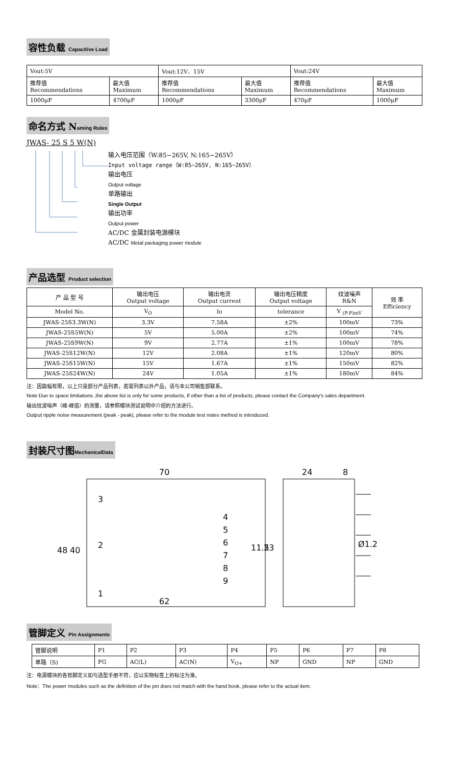容性负载 Capacitive Load
| Vout:5V | | Vout:12V、15V | | Vout:24V | |
| 推荐值 Recommendations | 最大值 Maximum | 推荐值 Recommendations | 最大值 Maximum | 推荐值 Recommendations | 最大值 Maximum |
| 1000μF | 4700μF | 1000μF | 3300μF | 470μF | 1000μF |
命名方式 Naming Rules
JWAS- 25 S 5 W(N)
输入电压范围（W:85~265V, N:165~265V）
Input voltage range（W:85~265V, N:165~265V）
输出电压
Output voltage
单路输出
Single Output
输出功率
Output power
AC/DC 金属封装电源模块
AC/DC Metal packaging power module
产品选型 Product selection
| 产 品 型 号 | 输出电压 Output voltage | 输出电流 Output current | 输出电压精度 Output voltage | 纹波噪声 R&N | 效 率 Efficiency |
| Model No. | V<sub>O</sub> | Io | tolerance | V <sub>(P-P)mV</sub> | |
| JWAS-25S3.3W(N) | 3.3V | 7.58A | ±2% | 100mV | 73% |
| JWAS-25S5W(N) | 5V | 5.00A | ±2% | 100mV | 74% |
| JWAS-25S9W(N) | 9V | 2.77A | ±1% | 100mV | 78% |
| JWAS-25S12W(N) | 12V | 2.08A | ±1% | 120mV | 80% |
| JWAS-25S15W(N) | 15V | 1.67A | ±1% | 150mV | 82% |
| JWAS-25S24W(N) | 24V | 1.05A | ±1% | 180mV | 84% |
注：因篇幅有限，以上只是部分产品列表，若需列表以外产品，请与本公司销售部联系。
Note:Due to space limitations ,the above list is only for some products, If other than a list of products, please contact the Company's sales department.
输出纹波噪声（峰-峰值）的测量，请参照模块测试说明中介绍的方法进行。
Output ripple noise measurement (peak - peak), please refer to the module test notes method is introduced.
封装尺寸图MechanicalData
70
24
8
48
40
11.5
23
3
2
1
4
5
6
7
8
9
Ø1.2
62
管脚定义 Pin Assignments
| 管脚说明 | P1 | P2 | P3 | P4 | P5 | P6 | P7 | P8 |
| 单路（S) | FG | AC(L) | AC(N) | V<sub>O+</sub> | NP | GND | NP | GND |
注：电源模块的各管脚定义如与选型手册不符，应以实物标签上的标注为准。
Note：The power modules such as the definition of the pin does not match with the hand book, please refer to the actual item.